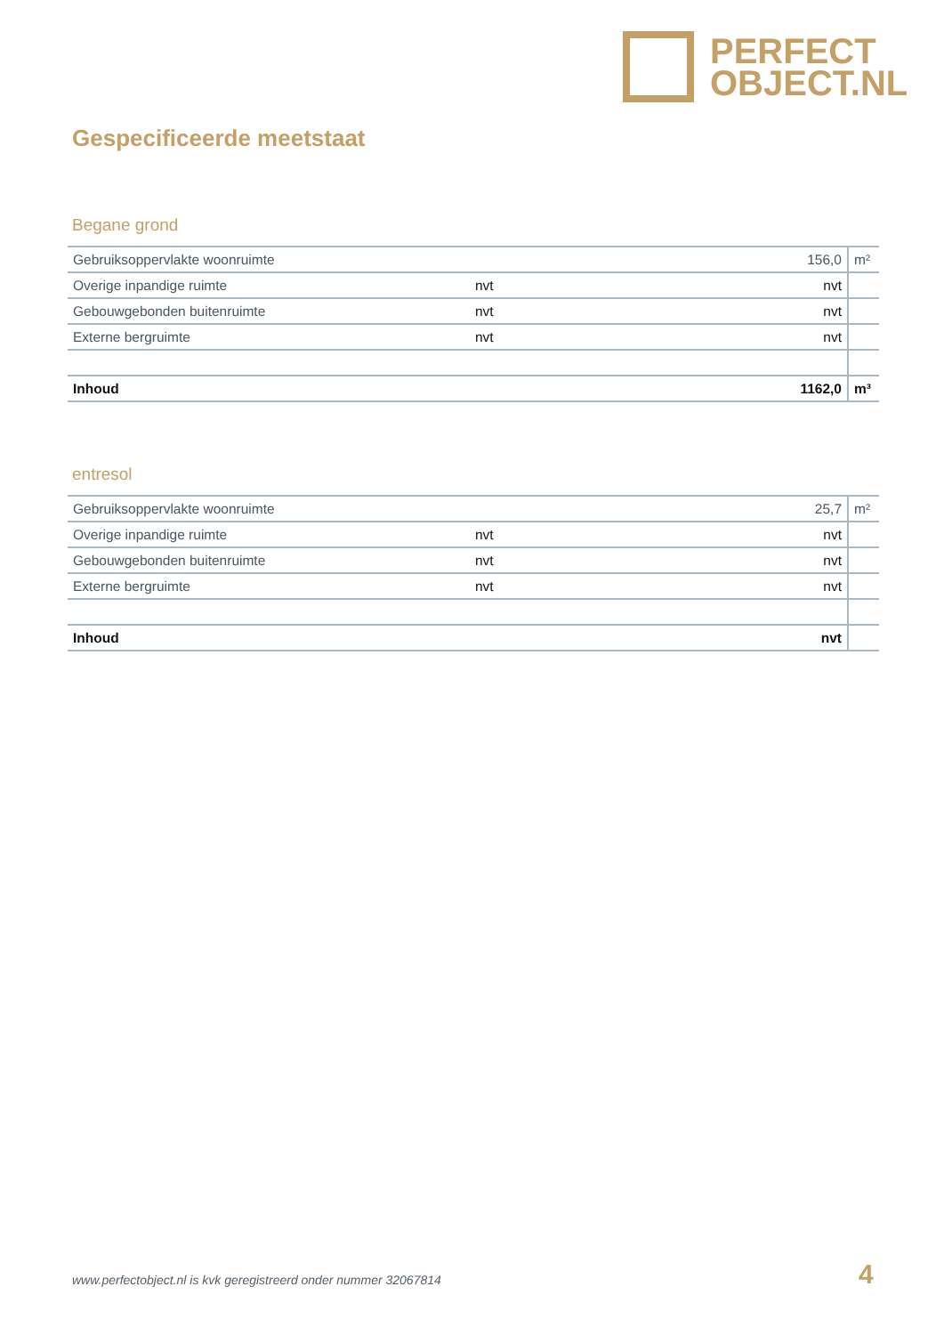PERFECT
OBJECT.NL
Gespecificeerde meetstaat
Begane grond
| Gebruiksoppervlakte woonruimte | | 156,0 | m² |
| Overige inpandige ruimte | nvt | nvt | |
| Gebouwgebonden buitenruimte | nvt | nvt | |
| Externe bergruimte | nvt | nvt | |
| Inhoud | | 1162,0 | m³ |
entresol
| Gebruiksoppervlakte woonruimte | | 25,7 | m² |
| Overige inpandige ruimte | nvt | nvt | |
| Gebouwgebonden buitenruimte | nvt | nvt | |
| Externe bergruimte | nvt | nvt | |
| Inhoud | | nvt | |
www.perfectobject.nl is kvk geregistreerd onder nummer 32067814
4